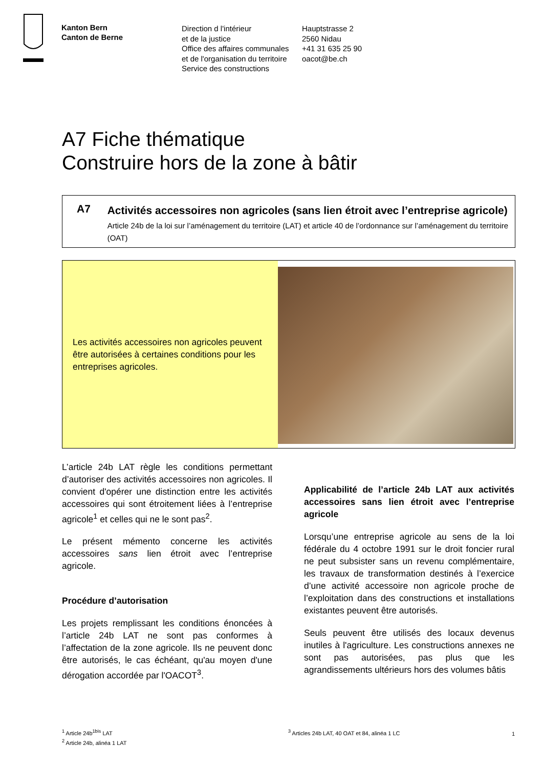Kanton Bern
Canton de Berne
Direction d l'intérieur
et de la justice
Office des affaires communales
et de l'organisation du territoire
Service des constructions
Hauptstrasse 2
2560 Nidau
+41 31 635 25 90
oacot@be.ch
A7 Fiche thématique
Construire hors de la zone à bâtir
A7
Activités accessoires non agricoles (sans lien étroit avec l’entreprise agricole)
Article 24b de la loi sur l’aménagement du territoire (LAT) et article 40 de l’ordonnance sur l’aménagement du territoire (OAT)
Les activités accessoires non agricoles peuvent être autorisées à certaines conditions pour les entreprises agricoles.
L’article 24b LAT règle les conditions permettant d’autoriser des activités accessoires non agricoles. Il convient d'opérer une distinction entre les activités accessoires qui sont étroitement liées à l’entreprise agricole<sup>1</sup> et celles qui ne le sont pas<sup>2</sup>.
Le présent mémento concerne les activités accessoires sans lien étroit avec l’entreprise agricole.
Procédure d’autorisation
Les projets remplissant les conditions énoncées à l’article 24b LAT ne sont pas conformes à l’affectation de la zone agricole. Ils ne peuvent donc être autorisés, le cas échéant, qu'au moyen d'une dérogation accordée par l'OACOT<sup>3</sup>.
Applicabilité de l’article 24b LAT aux activités accessoires sans lien étroit avec l’entreprise agricole
Lorsqu’une entreprise agricole au sens de la loi fédérale du 4 octobre 1991 sur le droit foncier rural ne peut subsister sans un revenu complémentaire, les travaux de transformation destinés à l’exercice d’une activité accessoire non agricole proche de l’exploitation dans des constructions et installations existantes peuvent être autorisés.
Seuls peuvent être utilisés des locaux devenus inutiles à l'agriculture. Les constructions annexes ne sont pas autorisées, pas plus que les agrandissements ultérieurs hors des volumes bâtis
<sup>1</sup> Article 24b<sup>1bis</sup> LAT
<sup>2</sup> Article 24b, alinéa 1 LAT
<sup>3</sup> Articles 24b LAT, 40 OAT et 84, alinéa 1 LC
1